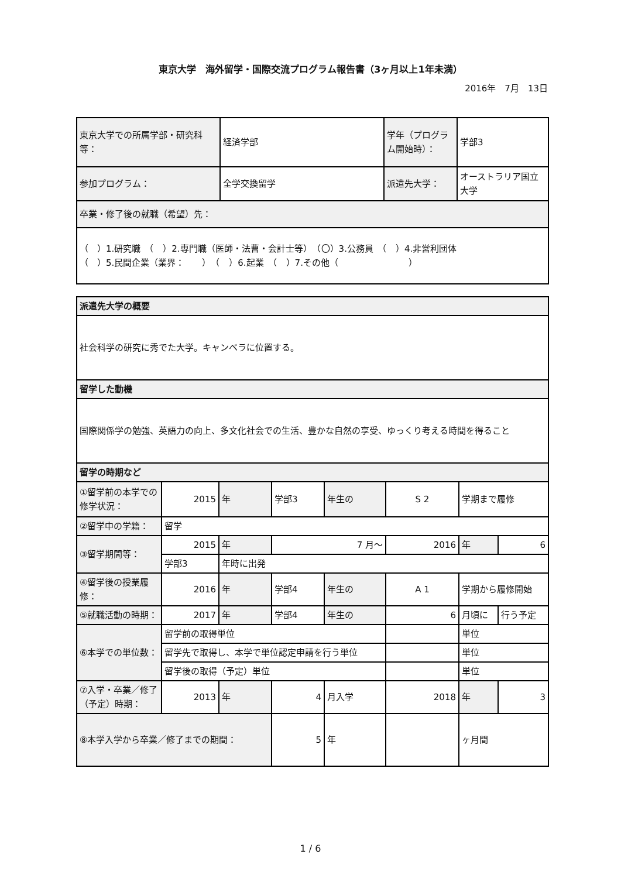東京大学　海外留学・国際交流プログラム報告書（3ヶ月以上1年未満）
2016年　7月　13日
| 東京大学での所属学部・研究科等： | 経済学部 | 学年（プログラム開始時）： | 学部3 |
| 参加プログラム： | 全学交換留学 | 派遣先大学： | オーストラリア国立大学 |
| 卒業・修了後の就職（希望）先： | | | |
| （ ）1.研究職 （ ）2.専門職（医師・法曹・会計士等） （〇）3.公務員 （ ）4.非営利団体 （ ）5.民間企業（業界： ） （ ）6.起業 （ ）7.その他（ ） | | | |
| 派遣先大学の概要 | | | | | | | |
| 社会科学の研究に秀でた大学。キャンベラに位置する。 | | | | | | | |
| 留学した動機 | | | | | | | |
| 国際関係学の勉強、英語力の向上、多文化社会での生活、豊かな自然の享受、ゆっくり考える時間を得ること | | | | | | | |
| 留学の時期など | | | | | | | |
| ①留学前の本学での修学状況： | 2015 | 年 | 学部3 | 年生の | S 2 | 学期まで履修 | |
| ②留学中の学籍： | 留学 | | | | | | |
| ③留学期間等： | 2015 | 年 | 7 月～ | | 2016 | 年 | 6 |
| | 学部3 | 年時に出発 | | | | | |
| ④留学後の授業履修： | 2016 | 年 | 学部4 | 年生の | A 1 | 学期から履修開始 | |
| ⑤就職活動の時期： | 2017 | 年 | 学部4 | 年生の | 6 | 月頃に | 行う予定 |
| ⑥本学での単位数： | 留学前の取得単位 | | | | | 単位 | |
| | 留学先で取得し、本学で単位認定申請を行う単位 | | | | | 単位 | |
| | 留学後の取得（予定）単位 | | | | | 単位 | |
| ⑦入学・卒業／修了（予定）時期： | 2013 | 年 | 4 | 月入学 | 2018 | 年 | 3 |
| ⑧本学入学から卒業／修了までの期間： | | | 5 | 年 | | ヶ月間 | |
1 / 6